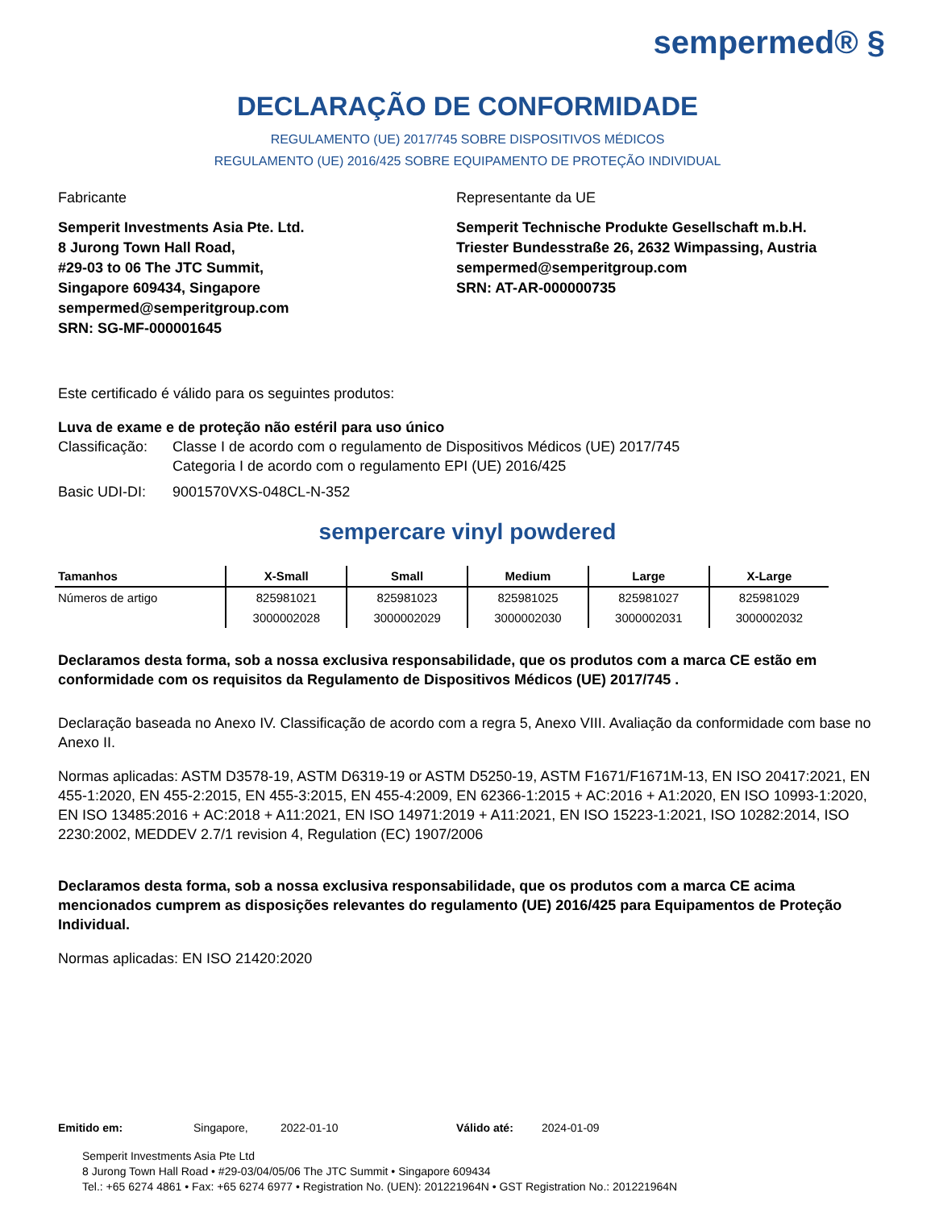sempermed® §
DECLARAÇÃO DE CONFORMIDADE
REGULAMENTO (UE) 2017/745 SOBRE DISPOSITIVOS MÉDICOS
REGULAMENTO (UE) 2016/425 SOBRE EQUIPAMENTO DE PROTEÇÃO INDIVIDUAL
Fabricante
Semperit Investments Asia Pte. Ltd.
8 Jurong Town Hall Road,
#29-03 to 06 The JTC Summit,
Singapore 609434, Singapore
sempermed@semperitgroup.com
SRN: SG-MF-000001645
Representante da UE
Semperit Technische Produkte Gesellschaft m.b.H.
Triester Bundesstraße 26, 2632 Wimpassing, Austria
sempermed@semperitgroup.com
SRN: AT-AR-000000735
Este certificado é válido para os seguintes produtos:
Luva de exame e de proteção não estéril para uso único
Classificação:
Classe I de acordo com o regulamento de Dispositivos Médicos (UE) 2017/745
Categoria I de acordo com o regulamento EPI (UE) 2016/425
Basic UDI-DI: 9001570VXS-048CL-N-352
sempercare vinyl powdered
| Tamanhos | X-Small | Small | Medium | Large | X-Large |
| --- | --- | --- | --- | --- | --- |
| Números de artigo | 825981021 | 825981023 | 825981025 | 825981027 | 825981029 |
| | 3000002028 | 3000002029 | 3000002030 | 3000002031 | 3000002032 |
Declaramos desta forma, sob a nossa exclusiva responsabilidade, que os produtos com a marca CE estão em conformidade com os requisitos da Regulamento de Dispositivos Médicos (UE) 2017/745 .
Declaração baseada no Anexo IV. Classificação de acordo com a regra 5, Anexo VIII. Avaliação da conformidade com base no Anexo II.
Normas aplicadas: ASTM D3578-19, ASTM D6319-19 or ASTM D5250-19, ASTM F1671/F1671M-13, EN ISO 20417:2021, EN 455-1:2020, EN 455-2:2015, EN 455-3:2015, EN 455-4:2009, EN 62366-1:2015 + AC:2016 + A1:2020, EN ISO 10993-1:2020, EN ISO 13485:2016 + AC:2018 + A11:2021, EN ISO 14971:2019 + A11:2021, EN ISO 15223-1:2021, ISO 10282:2014, ISO 2230:2002, MEDDEV 2.7/1 revision 4, Regulation (EC) 1907/2006
Declaramos desta forma, sob a nossa exclusiva responsabilidade, que os produtos com a marca CE acima mencionados cumprem as disposições relevantes do regulamento (UE) 2016/425 para Equipamentos de Proteção Individual.
Normas aplicadas: EN ISO 21420:2020
Emitido em: Singapore, 2022-01-10 Válido até: 2024-01-09
Semperit Investments Asia Pte Ltd
8 Jurong Town Hall Road • #29-03/04/05/06 The JTC Summit • Singapore 609434
Tel.: +65 6274 4861 • Fax: +65 6274 6977 • Registration No. (UEN): 201221964N • GST Registration No.: 201221964N